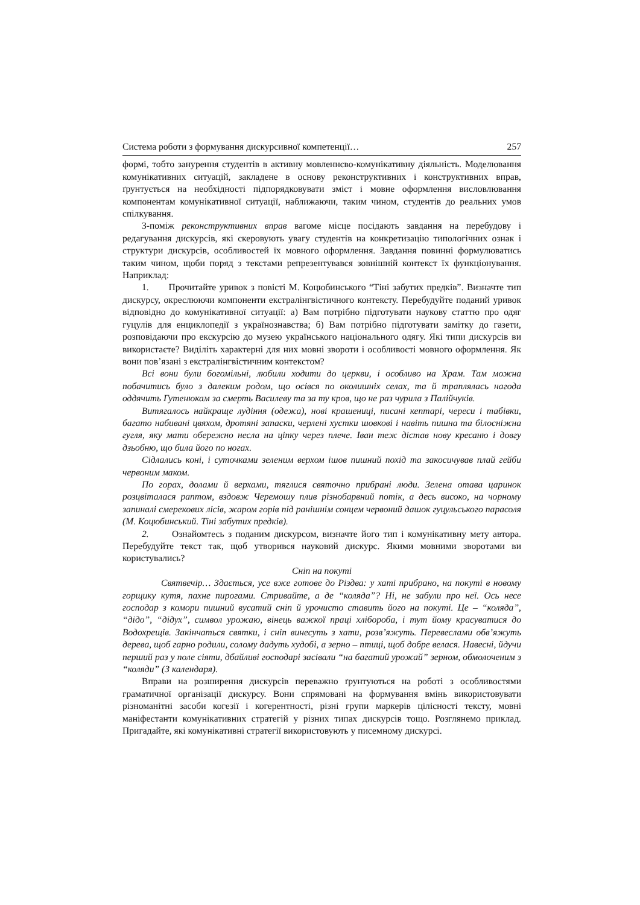Система роботи з формування дискурсивної компетенції… 257
формі, тобто занурення студентів в активну мовленнєво-комунікативну діяльність. Моделювання комунікативних ситуацій, закладене в основу реконструктивних і конструктивних вправ, ґрунтується на необхідності підпорядковувати зміст і мовне оформлення висловлювання компонентам комунікативної ситуації, наближаючи, таким чином, студентів до реальних умов спілкування.
З-поміж реконструктивних вправ вагоме місце посідають завдання на перебудову і редагування дискурсів, які скеровують увагу студентів на конкретизацію типологічних ознак і структури дискурсів, особливостей їх мовного оформлення. Завдання повинні формулюватись таким чином, щоби поряд з текстами репрезентувався зовнішній контекст їх функціонування. Наприклад:
1. Прочитайте уривок з повісті М. Коцюбинського “Тіні забутих предків”. Визначте тип дискурсу, окреслюючи компоненти екстралінгвістичного контексту. Перебудуйте поданий уривок відповідно до комунікативної ситуації: а) Вам потрібно підготувати наукову статтю про одяг гуцулів для енциклопедії з українознавства; б) Вам потрібно підготувати замітку до газети, розповідаючи про екскурсію до музею українського національного одягу. Які типи дискурсів ви використаєте? Виділіть характерні для них мовні звороти і особливості мовного оформлення. Як вони пов’язані з екстралінгвістичним контекстом?
Всі вони були богомільні, любили ходити до церкви, і особливо на Храм. Там можна побачитись було з далеким родом, що осівся по околишніх селах, та й траплялась нагода оддячить Гутенюкам за смерть Василеву та за ту кров, що не раз чурила з Палійчуків.
Витягалось найкраще лудіння (одежа), нові крашениці, писані кептарі, череси і табівки, багато набивані цвяхом, дротяні запаски, черлені хустки шовкові і навіть пишна та білосніжна гугля, яку мати обережно несла на ціпку через плече. Іван теж дістав нову кресаню і довгу дзьобню, що била його по ногах.
Сідлались коні, і суточками зеленим верхом ішов пишний похід та закосичував плай гейби червоним маком.
По горах, долами й верхами, тяглися святочно прибрані люди. Зелена отава царинок розцвіталася раптом, вздовж Черемошу плив різнобарвний потік, а десь високо, на чорному запиналі смерекових лісів, жаром горів під ранішнім сонцем червоний дашок гуцульського парасоля (М. Коцюбинський. Тіні забутих предків).
2. Ознайомтесь з поданим дискурсом, визначте його тип і комунікативну мету автора. Перебудуйте текст так, щоб утворився науковий дискурс. Якими мовними зворотами ви користувались?
Сніп на покуті
Святвечір… Здається, усе вже готове до Різдва: у хаті прибрано, на покуті в новому горщику кутя, пахне пирогами. Стривайте, а де “коляда”? Ні, не забули про неї. Ось несе господар з комори пишний вусатий сніп й урочисто ставить його на покуті. Це – “коляда”, “дідо”, “дідух”, символ урожаю, вінець важкої праці хлібороба, і тут йому красуватися до Водохрещів. Закінчаться святки, і сніп винесуть з хати, розв’яжуть. Перевеслами обв’яжуть дерева, щоб гарно родили, солому дадуть худобі, а зерно – птиці, щоб добре велася. Навесні, йдучи перший раз у поле сіяти, дбайливі господарі засівали “на багатий урожай” зерном, обмолоченим з “коляди” (З календаря).
Вправи на розширення дискурсів переважно ґрунтуються на роботі з особливостями граматичної організації дискурсу. Вони спрямовані на формування вмінь використовувати різноманітні засоби когезії і когерентності, різні групи маркерів цілісності тексту, мовні маніфестанти комунікативних стратегій у різних типах дискурсів тощо. Розглянемо приклад. Пригадайте, які комунікативні стратегії використовують у писемному дискурсі.